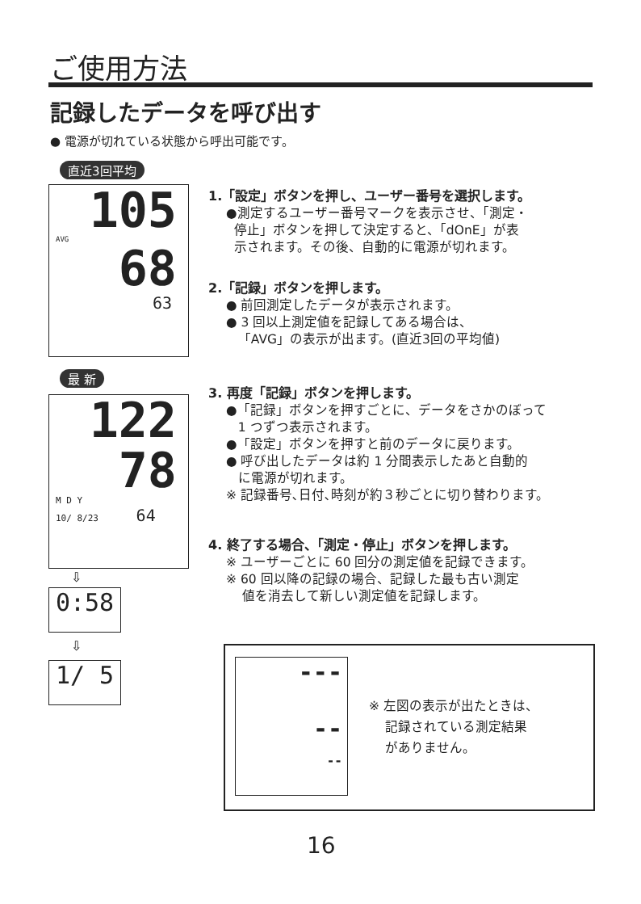ご使用方法
記録したデータを呼び出す
● 電源が切れている状態から呼出可能です。
直近3回平均
105
AVG
68
63
最 新
122
78
M D Y
10/ 8/23 64
⇩
0:58
⇩
1/ 5
1.「設定」ボタンを押し、ユーザー番号を選択します。
●測定するユーザー番号マークを表示させ、「測定・
停止」ボタンを押して決定すると、「dOnE」が表
示されます。その後、自動的に電源が切れます。
2.「記録」ボタンを押します。
● 前回測定したデータが表示されます。
● 3 回以上測定値を記録してある場合は、
「AVG」の表示が出ます。(直近3回の平均値)
3. 再度「記録」ボタンを押します。
●「記録」ボタンを押すごとに、データをさかのぼって
1 つずつ表示されます。
●「設定」ボタンを押すと前のデータに戻ります。
● 呼び出したデータは約 1 分間表示したあと自動的
に電源が切れます。
※ 記録番号､日付､時刻が約３秒ごとに切り替わります。
4. 終了する場合、「測定・停止」ボタンを押します。
※ ユーザーごとに 60 回分の測定値を記録できます。
※ 60 回以降の記録の場合、記録した最も古い測定
値を消去して新しい測定値を記録します。
---
--
--
※ 左図の表示が出たときは、
記録されている測定結果
がありません。
16